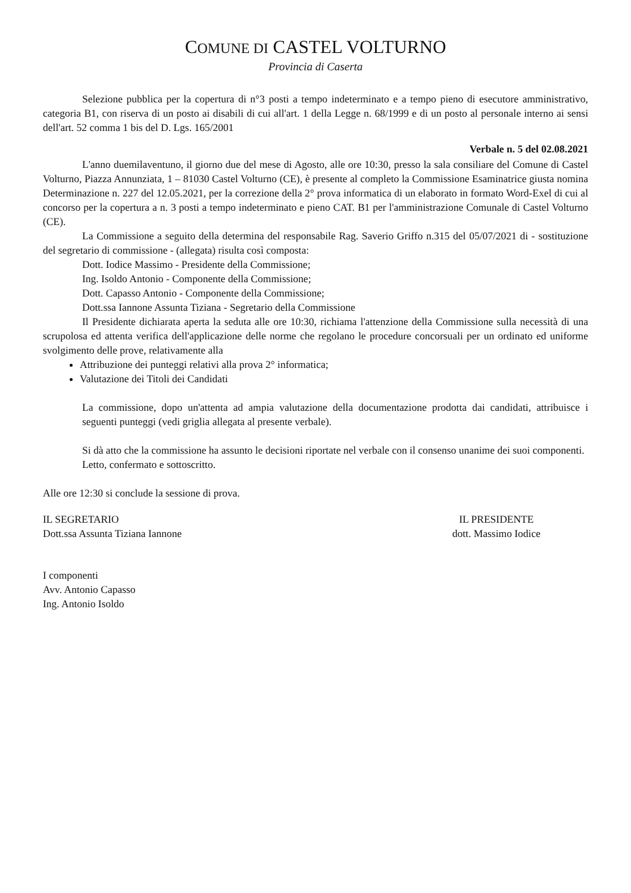COMUNE DI CASTEL VOLTURNO
Provincia di Caserta
Selezione pubblica per la copertura di n°3 posti a tempo indeterminato e a tempo pieno di esecutore amministrativo, categoria B1, con riserva di un posto ai disabili di cui all'art. 1 della Legge n. 68/1999 e di un posto al personale interno ai sensi dell'art. 52 comma 1 bis del D. Lgs. 165/2001
Verbale n. 5 del 02.08.2021
L'anno duemilaventuno, il giorno due del mese di Agosto, alle ore 10:30, presso la sala consiliare del Comune di Castel Volturno, Piazza Annunziata, 1 – 81030 Castel Volturno (CE), è presente al completo la Commissione Esaminatrice giusta nomina Determinazione n. 227 del 12.05.2021, per la correzione della 2° prova informatica di un elaborato in formato Word-Exel di cui al concorso per la copertura a n. 3 posti a tempo indeterminato e pieno CAT. B1 per l'amministrazione Comunale di Castel Volturno (CE).
La Commissione a seguito della determina del responsabile Rag. Saverio Griffo n.315 del 05/07/2021 di - sostituzione del segretario di commissione - (allegata) risulta così composta:
Dott. Iodice Massimo - Presidente della Commissione;
Ing. Isoldo Antonio - Componente della Commissione;
Dott. Capasso Antonio - Componente della Commissione;
Dott.ssa Iannone Assunta Tiziana - Segretario della Commissione
Il Presidente dichiarata aperta la seduta alle ore 10:30, richiama l'attenzione della Commissione sulla necessità di una scrupolosa ed attenta verifica dell'applicazione delle norme che regolano le procedure concorsuali per un ordinato ed uniforme svolgimento delle prove, relativamente alla
Attribuzione dei punteggi relativi alla prova 2° informatica;
Valutazione dei Titoli dei Candidati
La commissione, dopo un'attenta ad ampia valutazione della documentazione prodotta dai candidati, attribuisce i seguenti punteggi (vedi griglia allegata al presente verbale).
Si dà atto che la commissione ha assunto le decisioni riportate nel verbale con il consenso unanime dei suoi componenti.
Letto, confermato e sottoscritto.
Alle ore 12:30 si conclude la sessione di prova.
IL SEGRETARIO
Dott.ssa Assunta Tiziana Iannone
IL PRESIDENTE
dott. Massimo Iodice
I componenti
Avv. Antonio Capasso
Ing. Antonio Isoldo